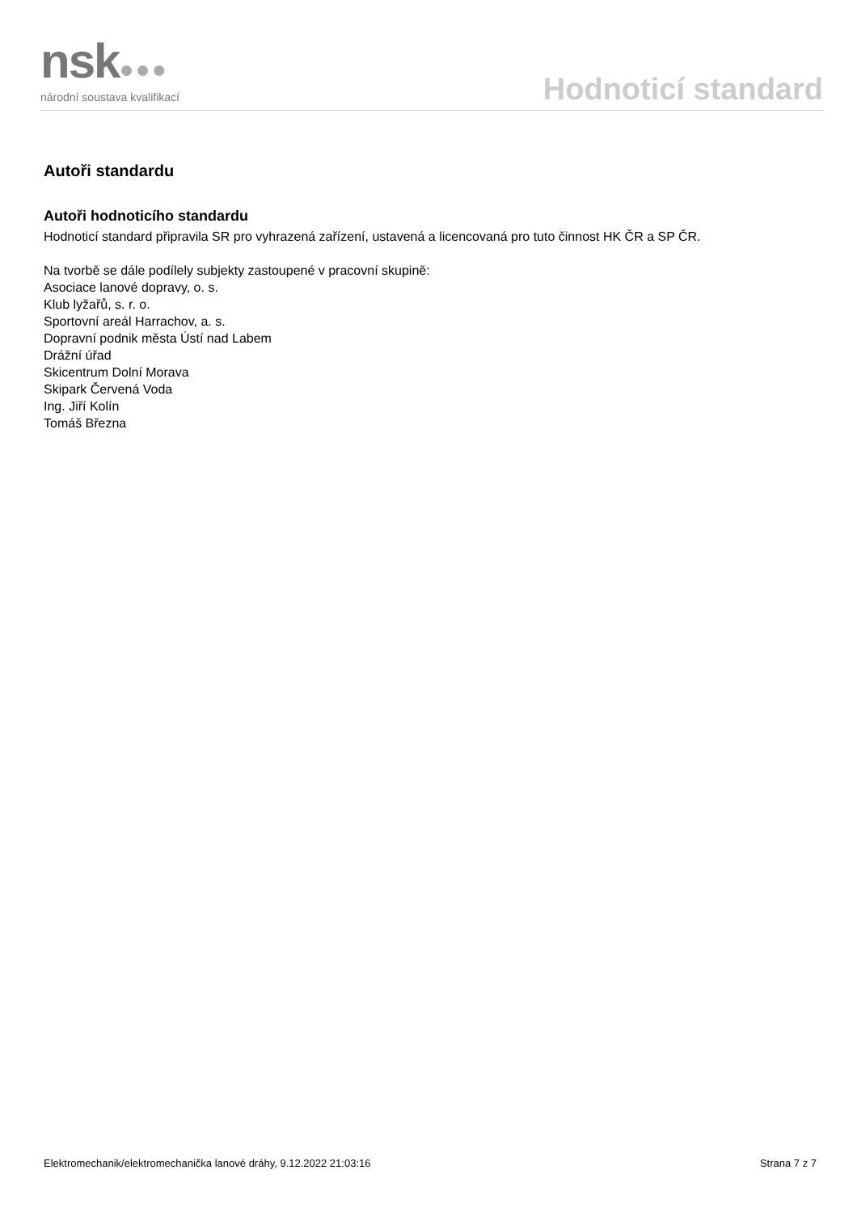nsk●●●
národní soustava kvalifikací
Hodnoticí standard
Autoři standardu
Autoři hodnoticího standardu
Hodnoticí standard připravila SR pro vyhrazená zařízení, ustavená a licencovaná pro tuto činnost HK ČR a SP ČR.
Na tvorbě se dále podílely subjekty zastoupené v pracovní skupině:
Asociace lanové dopravy, o. s.
Klub lyžařů, s. r. o.
Sportovní areál Harrachov, a. s.
Dopravní podnik města Ústí nad Labem
Drážní úřad
Skicentrum Dolní Morava
Skipark Červená Voda
Ing. Jiří Kolín
Tomáš Března
Elektromechanik/elektromechanička lanové dráhy, 9.12.2022 21:03:16 Strana 7 z 7